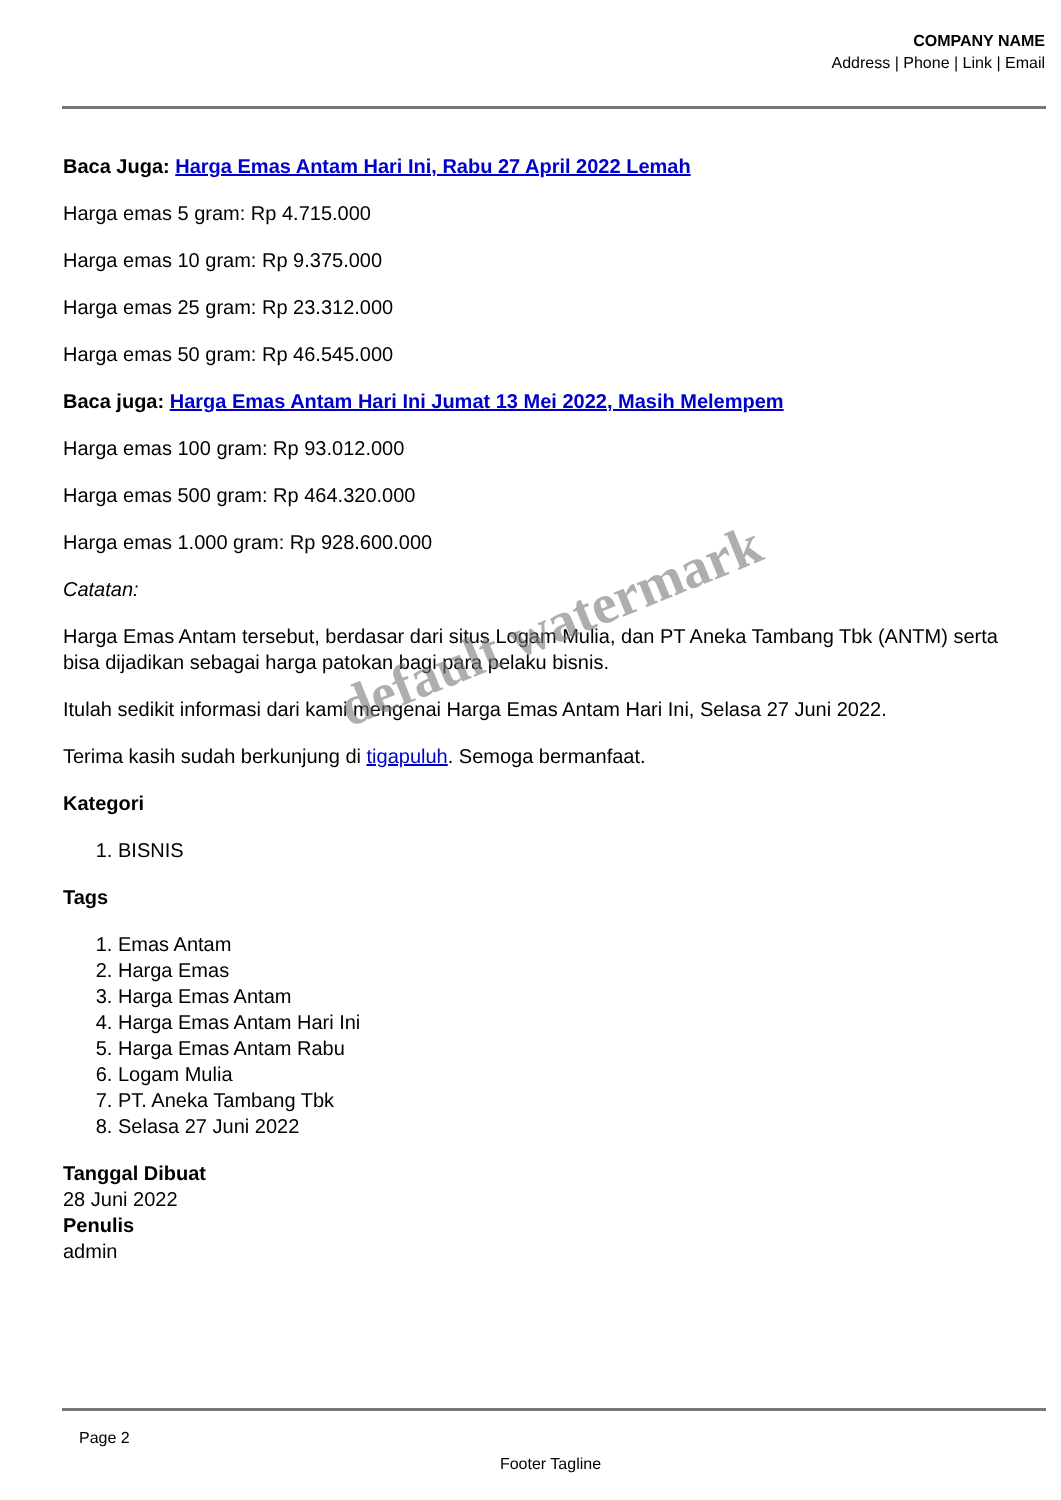COMPANY NAME
Address | Phone | Link | Email
Baca Juga: Harga Emas Antam Hari Ini, Rabu 27 April 2022 Lemah
Harga emas 5 gram: Rp 4.715.000
Harga emas 10 gram: Rp 9.375.000
Harga emas 25 gram: Rp 23.312.000
Harga emas 50 gram: Rp 46.545.000
Baca juga: Harga Emas Antam Hari Ini Jumat 13 Mei 2022, Masih Melempem
Harga emas 100 gram: Rp 93.012.000
Harga emas 500 gram: Rp 464.320.000
Harga emas 1.000 gram: Rp 928.600.000
Catatan:
Harga Emas Antam tersebut, berdasar dari situs Logam Mulia, dan PT Aneka Tambang Tbk (ANTM) serta bisa dijadikan sebagai harga patokan bagi para pelaku bisnis.
Itulah sedikit informasi dari kami mengenai Harga Emas Antam Hari Ini, Selasa 27 Juni 2022.
Terima kasih sudah berkunjung di tigapuluh. Semoga bermanfaat.
Kategori
1. BISNIS
Tags
1. Emas Antam
2. Harga Emas
3. Harga Emas Antam
4. Harga Emas Antam Hari Ini
5. Harga Emas Antam Rabu
6. Logam Mulia
7. PT. Aneka Tambang Tbk
8. Selasa 27 Juni 2022
Tanggal Dibuat
28 Juni 2022
Penulis
admin
Page 2
Footer Tagline
default watermark